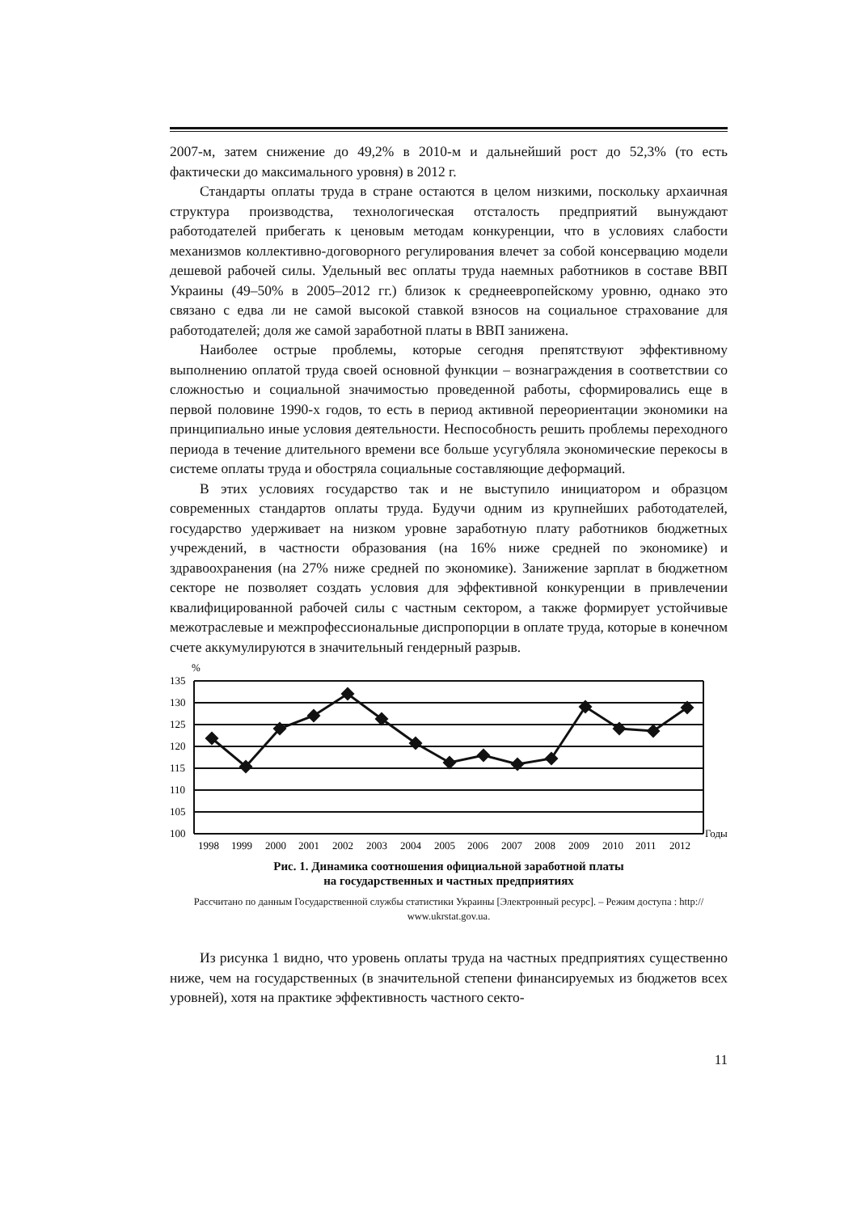2007-м, затем снижение до 49,2% в 2010-м и дальнейший рост до 52,3% (то есть фактически до максимального уровня) в 2012 г.
Стандарты оплаты труда в стране остаются в целом низкими, поскольку архаичная структура производства, технологическая отсталость предприятий вынуждают работодателей прибегать к ценовым методам конкуренции, что в условиях слабости механизмов коллективно-договорного регулирования влечет за собой консервацию модели дешевой рабочей силы. Удельный вес оплаты труда наемных работников в составе ВВП Украины (49–50% в 2005–2012 гг.) близок к среднеевропейскому уровню, однако это связано с едва ли не самой высокой ставкой взносов на социальное страхование для работодателей; доля же самой заработной платы в ВВП занижена.
Наиболее острые проблемы, которые сегодня препятствуют эффективному выполнению оплатой труда своей основной функции – вознаграждения в соответствии со сложностью и социальной значимостью проведенной работы, сформировались еще в первой половине 1990-х годов, то есть в период активной переориентации экономики на принципиально иные условия деятельности. Неспособность решить проблемы переходного периода в течение длительного времени все больше усугубляла экономические перекосы в системе оплаты труда и обостряла социальные составляющие деформаций.
В этих условиях государство так и не выступило инициатором и образцом современных стандартов оплаты труда. Будучи одним из крупнейших работодателей, государство удерживает на низком уровне заработную плату работников бюджетных учреждений, в частности образования (на 16% ниже средней по экономике) и здравоохранения (на 27% ниже средней по экономике). Занижение зарплат в бюджетном секторе не позволяет создать условия для эффективной конкуренции в привлечении квалифицированной рабочей силы с частным сектором, а также формирует устойчивые межотраслевые и межпрофессиональные диспропорции в оплате труда, которые в конечном счете аккумулируются в значительный гендерный разрыв.
%
135
130
125
120
115
110
105
100
Годы
1998
1999
2000
2001
2002
2003
2004
2005
2006
2007
2008
2009
2010
2011
2012
Рис. 1. Динамика соотношения официальной заработной платы
на государственных и частных предприятиях
Рассчитано по данным Государственной службы статистики Украины [Электронный ресурс]. – Режим доступа : http:// www.ukrstat.gov.ua.
Из рисунка 1 видно, что уровень оплаты труда на частных предприятиях существенно ниже, чем на государственных (в значительной степени финансируемых из бюджетов всех уровней), хотя на практике эффективность частного секто-
11